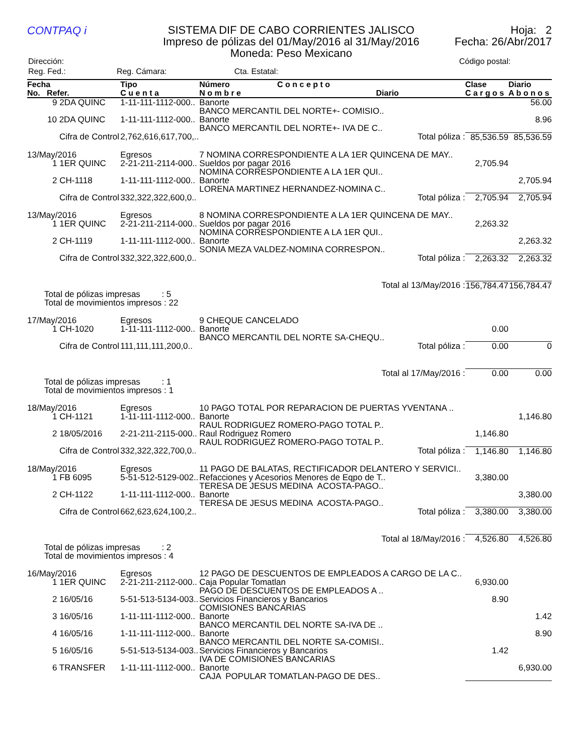CONTPAQ i
SISTEMA DIF DE CABO CORRIENTES JALISCO
Impreso de pólizas del 01/May/2016 al 31/May/2016
Moneda: Peso Mexicano
Hoja: 2
Fecha: 26/Abr/2017
| Dirección: | | | Código postal: |
| Reg. Fed.: | Reg. Cámara: | Cta. Estatal: | |
| Fecha | Tipo | Número | C o n c e p t o | | Clase | Diario |
| --- | --- | --- | --- | --- | --- | --- |
| No. Refer. | C u e n t a | N o m b r e | | Diario | C a r g o s | A b o n o s |
| 9 2DA QUINC | 1-11-111-1112-000.. | Banorte | | | | 56.00 |
| | | BANCO MERCANTIL DEL NORTE+- COMISIO.. | | | | |
| 10 2DA QUINC | 1-11-111-1112-000.. | Banorte | | | | 8.96 |
| | | BANCO MERCANTIL DEL NORTE+- IVA DE C.. | | | | |
| Cifra de Control | 2,762,616,617,700,.. | | | Total póliza : | 85,536.59 | 85,536.59 |
| 13/May/2016 | Egresos | 7 NOMINA CORRESPONDIENTE A LA 1ER QUINCENA DE MAY.. | | | | |
| 1 1ER QUINC | 2-21-211-2114-000.. | Sueldos por pagar 2016 | | | 2,705.94 | |
| | | NOMINA CORRESPONDIENTE A LA 1ER QUI.. | | | | |
| 2 CH-1118 | 1-11-111-1112-000.. | Banorte | | | | 2,705.94 |
| | | LORENA MARTINEZ HERNANDEZ-NOMINA C.. | | | | |
| Cifra de Control | 332,322,322,600,0.. | | | Total póliza : | 2,705.94 | 2,705.94 |
| 13/May/2016 | Egresos | 8 NOMINA CORRESPONDIENTE A LA 1ER QUINCENA DE MAY.. | | | | |
| 1 1ER QUINC | 2-21-211-2114-000.. | Sueldos por pagar 2016 | | | 2,263.32 | |
| | | NOMINA CORRESPONDIENTE A LA 1ER QUI.. | | | | |
| 2 CH-1119 | 1-11-111-1112-000.. | Banorte | | | | 2,263.32 |
| | | SONIA MEZA VALDEZ-NOMINA CORRESPON.. | | | | |
| Cifra de Control | 332,322,322,600,0.. | | | Total póliza : | 2,263.32 | 2,263.32 |
| Total al 13/May/2016 : | | | | | 156,784.47 | 156,784.47 |
| Total de pólizas impresas : 5 Total de movimientos impresos : 22 | | | | | | |
| 17/May/2016 | Egresos | 9 CHEQUE CANCELADO | | | | |
| 1 CH-1020 | 1-11-111-1112-000.. | Banorte | | | 0.00 | |
| | | BANCO MERCANTIL DEL NORTE SA-CHEQU.. | | | | |
| Cifra de Control | 111,111,111,200,0.. | | | Total póliza : | 0.00 | 0 |
| Total al 17/May/2016 : | | | | | 0.00 | 0.00 |
| Total de pólizas impresas : 1 Total de movimientos impresos : 1 | | | | | | |
| 18/May/2016 | Egresos | 10 PAGO TOTAL POR REPARACION DE PUERTAS YVENTANA .. | | | | |
| 1 CH-1121 | 1-11-111-1112-000.. | Banorte | | | | 1,146.80 |
| | | RAUL RODRIGUEZ ROMERO-PAGO TOTAL P.. | | | | |
| 2 18/05/2016 | 2-21-211-2115-000.. | Raul Rodriguez Romero | | | 1,146.80 | |
| | | RAUL RODRIGUEZ ROMERO-PAGO TOTAL P.. | | | | |
| Cifra de Control | 332,322,322,700,0.. | | | Total póliza : | 1,146.80 | 1,146.80 |
| 18/May/2016 | Egresos | 11 PAGO DE BALATAS, RECTIFICADOR DELANTERO Y SERVICI.. | | | | |
| 1 FB 6095 | 5-51-512-5129-002.. | Refacciones y Acesorios Menores de Eqpo de T.. | | | 3,380.00 | |
| | | TERESA DE JESUS MEDINA ACOSTA-PAGO.. | | | | |
| 2 CH-1122 | 1-11-111-1112-000.. | Banorte | | | | 3,380.00 |
| | | TERESA DE JESUS MEDINA ACOSTA-PAGO.. | | | | |
| Cifra de Control | 662,623,624,100,2.. | | | Total póliza : | 3,380.00 | 3,380.00 |
| Total al 18/May/2016 : | | | | | 4,526.80 | 4,526.80 |
| Total de pólizas impresas : 2 Total de movimientos impresos : 4 | | | | | | |
| 16/May/2016 | Egresos | 12 PAGO DE DESCUENTOS DE EMPLEADOS A CARGO DE LA C.. | | | | |
| 1 1ER QUINC | 2-21-211-2112-000.. | Caja Popular Tomatlan | | | 6,930.00 | |
| | | PAGO DE DESCUENTOS DE EMPLEADOS A .. | | | | |
| 2 16/05/16 | 5-51-513-5134-003.. | Servicios Financieros y Bancarios | | | 8.90 | |
| | | COMISIONES BANCARIAS | | | | |
| 3 16/05/16 | 1-11-111-1112-000.. | Banorte | | | | 1.42 |
| | | BANCO MERCANTIL DEL NORTE SA-IVA DE .. | | | | |
| 4 16/05/16 | 1-11-111-1112-000.. | Banorte | | | | 8.90 |
| | | BANCO MERCANTIL DEL NORTE SA-COMISI.. | | | | |
| 5 16/05/16 | 5-51-513-5134-003.. | Servicios Financieros y Bancarios | | | 1.42 | |
| | | IVA DE COMISIONES BANCARIAS | | | | |
| 6 TRANSFER | 1-11-111-1112-000.. | Banorte | | | | 6,930.00 |
| | | CAJA POPULAR TOMATLAN-PAGO DE DES.. | | | | |